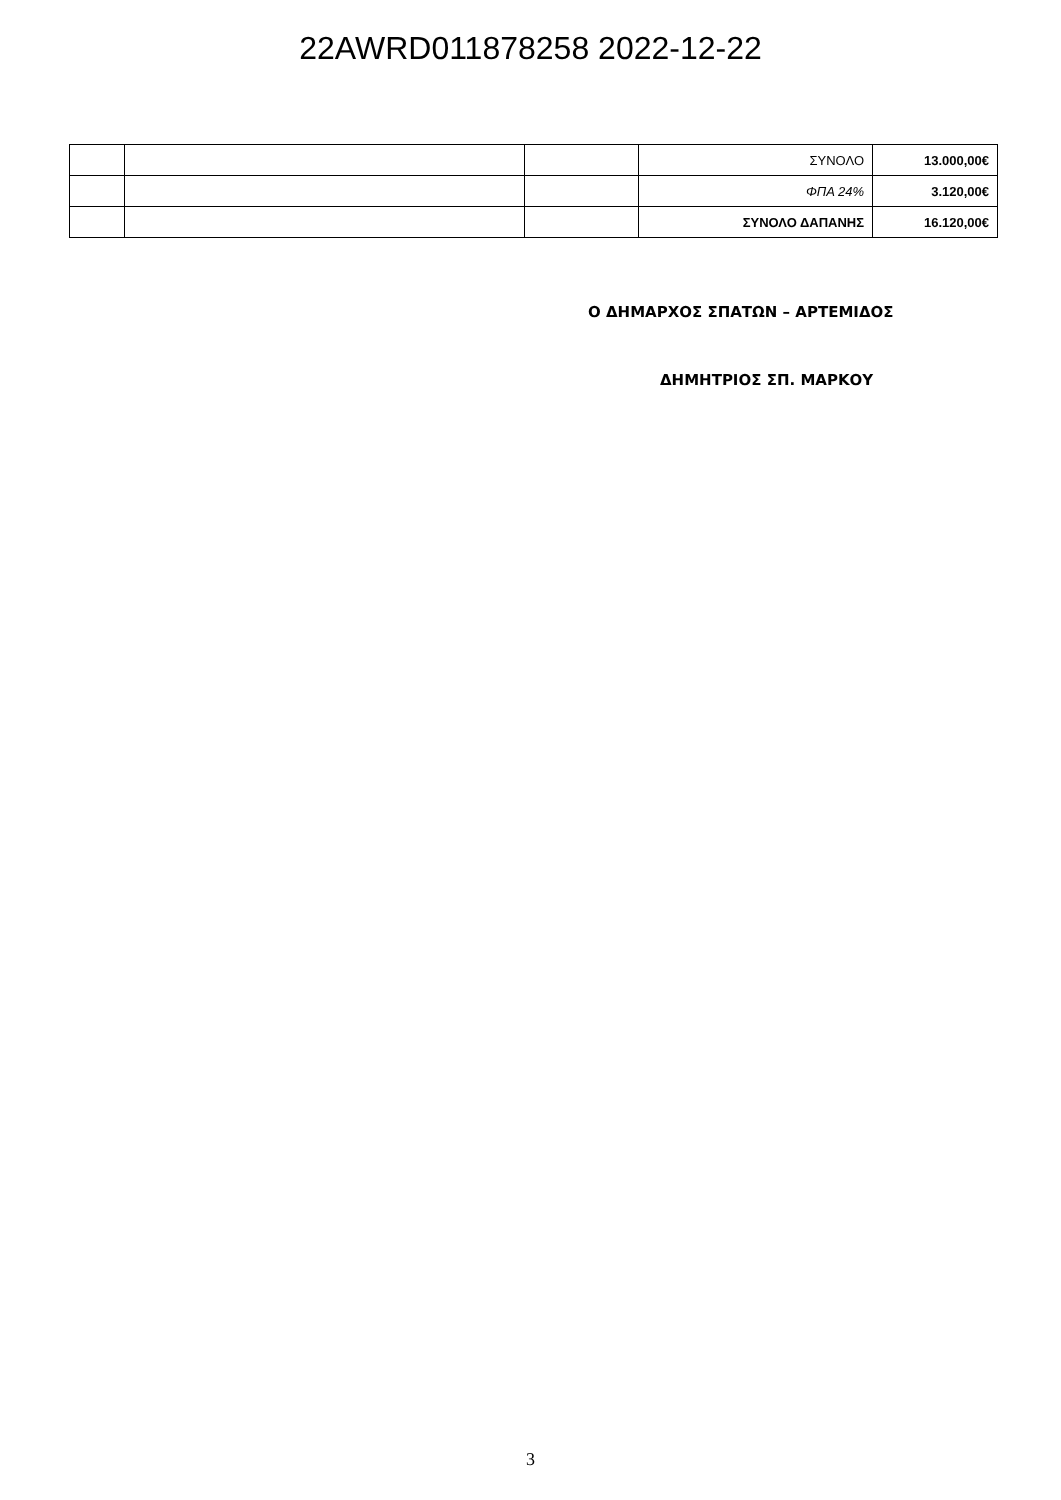22AWRD011878258 2022-12-22
| | | | ΣΥΝΟΛΟ | 13.000,00€ |
| | | | ΦΠΑ 24% | 3.120,00€ |
| | | | ΣΥΝΟΛΟ ΔΑΠΑΝΗΣ | 16.120,00€ |
Ο ΔΗΜΑΡΧΟΣ ΣΠΑΤΩΝ – ΑΡΤΕΜΙΔΟΣ
ΔΗΜΗΤΡΙΟΣ ΣΠ. ΜΑΡΚΟΥ
3